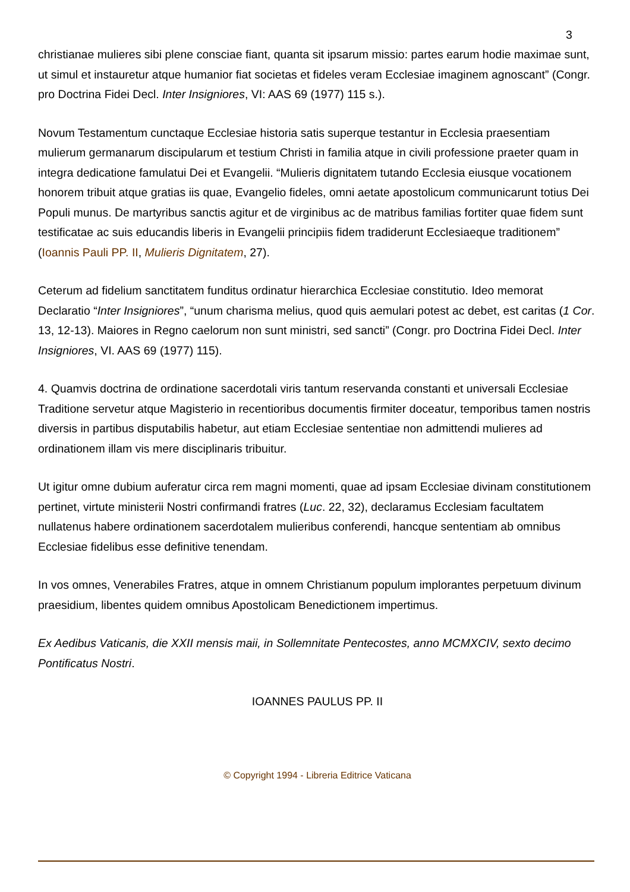3
christianae mulieres sibi plene consciae fiant, quanta sit ipsarum missio: partes earum hodie maximae sunt, ut simul et instauretur atque humanior fiat societas et fideles veram Ecclesiae imaginem agnoscant” (Congr. pro Doctrina Fidei Decl. Inter Insigniores, VI: AAS 69 (1977) 115 s.).
Novum Testamentum cunctaque Ecclesiae historia satis superque testantur in Ecclesia praesentiam mulierum germanarum discipularum et testium Christi in familia atque in civili professione praeter quam in integra dedicatione famulatui Dei et Evangelii. “Mulieris dignitatem tutando Ecclesia eiusque vocationem honorem tribuit atque gratias iis quae, Evangelio fideles, omni aetate apostolicum communicarunt totius Dei Populi munus. De martyribus sanctis agitur et de virginibus ac de matribus familias fortiter quae fidem sunt testificatae ac suis educandis liberis in Evangelii principiis fidem tradiderunt Ecclesiaeque traditionem” (Ioannis Pauli PP. II, Mulieris Dignitatem, 27).
Ceterum ad fidelium sanctitatem funditus ordinatur hierarchica Ecclesiae constitutio. Ideo memorat Declaratio “Inter Insigniores”, “unum charisma melius, quod quis aemulari potest ac debet, est caritas (1 Cor. 13, 12-13). Maiores in Regno caelorum non sunt ministri, sed sancti” (Congr. pro Doctrina Fidei Decl. Inter Insigniores, VI. AAS 69 (1977) 115).
4. Quamvis doctrina de ordinatione sacerdotali viris tantum reservanda constanti et universali Ecclesiae Traditione servetur atque Magisterio in recentioribus documentis firmiter doceatur, temporibus tamen nostris diversis in partibus disputabilis habetur, aut etiam Ecclesiae sententiae non admittendi mulieres ad ordinationem illam vis mere disciplinaris tribuitur.
Ut igitur omne dubium auferatur circa rem magni momenti, quae ad ipsam Ecclesiae divinam constitutionem pertinet, virtute ministerii Nostri confirmandi fratres (Luc. 22, 32), declaramus Ecclesiam facultatem nullatenus habere ordinationem sacerdotalem mulieribus conferendi, hancque sententiam ab omnibus Ecclesiae fidelibus esse definitive tenendam.
In vos omnes, Venerabiles Fratres, atque in omnem Christianum populum implorantes perpetuum divinum praesidium, libentes quidem omnibus Apostolicam Benedictionem impertimus.
Ex Aedibus Vaticanis, die XXII mensis maii, in Sollemnitate Pentecostes, anno MCMXCIV, sexto decimo Pontificatus Nostri.
IOANNES PAULUS PP. II
© Copyright 1994 - Libreria Editrice Vaticana